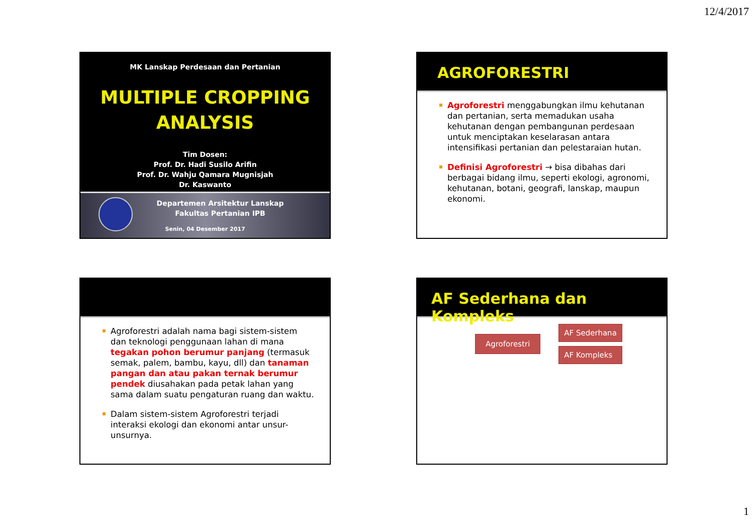12/4/2017
MK Lanskap Perdesaan dan Pertanian
MULTIPLE CROPPING
ANALYSIS
Tim Dosen:
Prof. Dr. Hadi Susilo Arifin
Prof. Dr. Wahju Qamara Mugnisjah
Dr. Kaswanto
Departemen Arsitektur Lanskap
Fakultas Pertanian IPB
Senin, 04 Desember 2017
AGROFORESTRI
Agroforestri menggabungkan ilmu kehutanan dan pertanian, serta memadukan usaha kehutanan dengan pembangunan perdesaan untuk menciptakan keselarasan antara intensifikasi pertanian dan pelestaraian hutan.
Definisi Agroforestri → bisa dibahas dari berbagai bidang ilmu, seperti ekologi, agronomi, kehutanan, botani, geografi, lanskap, maupun ekonomi.
Agroforestri adalah nama bagi sistem-sistem dan teknologi penggunaan lahan di mana tegakan pohon berumur panjang (termasuk semak, palem, bambu, kayu, dll) dan tanaman pangan dan atau pakan ternak berumur pendek diusahakan pada petak lahan yang sama dalam suatu pengaturan ruang dan waktu.
Dalam sistem-sistem Agroforestri terjadi interaksi ekologi dan ekonomi antar unsur-unsurnya.
AF Sederhana dan Kompleks
Agroforestri AF Sederhana
AF Kompleks
1